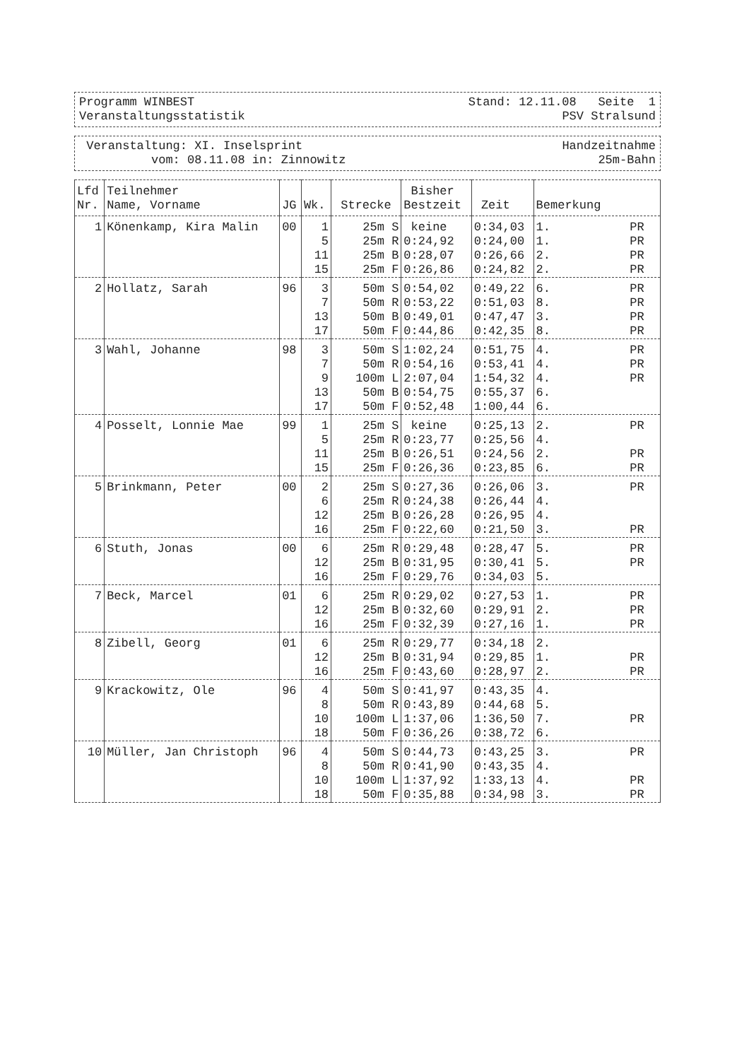Programm WINBEST Stand: 12.11.08 Seite 1
Veranstaltungsstatistik PSV Stralsund
Veranstaltung: XI. Inselsprint Handzeitnahme
vom: 08.11.08 in: Zinnowitz 25m-Bahn
| Lfd Nr. | Teilnehmer Name, Vorname | JG | Wk. | Strecke | Bisher Bestzeit | Zeit | Bemerkung | | | |
| --- | --- | --- | --- | --- | --- | --- | --- | --- | --- | --- |
| 1 | Könenkamp, Kira Malin | 00 | 1 5 11 15 | 25m S 25m R 25m B 25m F | keine 0:24,92 0:28,07 0:26,86 | 0:34,03 0:24,00 0:26,66 0:24,82 | 1. PR 1. PR 2. PR 2. PR | | | |
| | | | 2 | Hollatz, Sarah | 96 | 3 7 13 17 | 50m S 50m R 50m B 50m F | 0:54,02 0:53,22 0:49,01 0:44,86 | 0:49,22 0:51,03 0:47,47 0:42,35 | 6. PR 8. PR 3. PR 8. PR |
| | | | 3 | Wahl, Johanne | 98 | 3 7 9 13 17 | 50m S 50m R 100m L 50m B 50m F | 1:02,24 0:54,16 2:07,04 0:54,75 0:52,48 | 0:51,75 0:53,41 1:54,32 0:55,37 1:00,44 | 4. PR 4. PR 4. PR 6. 6. |
| | | | 4 | Posselt, Lonnie Mae | 99 | 1 5 11 15 | 25m S 25m R 25m B 25m F | keine 0:23,77 0:26,51 0:26,36 | 0:25,13 0:25,56 0:24,56 0:23,85 | 2. PR 4. 2. PR 6. PR |
| 5 | Brinkmann, Peter | 00 | 2 6 12 16 | 25m S 25m R 25m B 25m F | 0:27,36 0:24,38 0:26,28 0:22,60 | 0:26,06 0:26,44 0:26,95 0:21,50 | 3. PR 4. 4. 3. PR | | | |
| 6 | Stuth, Jonas | 00 | 6 12 16 | 25m R 25m B 25m F | 0:29,48 0:31,95 0:29,76 | 0:28,47 0:30,41 0:34,03 | 5. PR 5. PR 5. | | | |
| 7 | Beck, Marcel | 01 | 6 12 16 | 25m R 25m B 25m F | 0:29,02 0:32,60 0:32,39 | 0:27,53 0:29,91 0:27,16 | 1. PR 2. PR 1. PR | | | |
| 8 | Zibell, Georg | 01 | 6 12 16 | 25m R 25m B 25m F | 0:29,77 0:31,94 0:43,60 | 0:34,18 0:29,85 0:28,97 | 2. 1. PR 2. PR | | | |
| 9 | Krackowitz, Ole | 96 | 4 8 10 18 | 50m S 50m R 100m L 50m F | 0:41,97 0:43,89 1:37,06 0:36,26 | 0:43,35 0:44,68 1:36,50 0:38,72 | 4. 5. 7. PR 6. | | | |
| 10 | Müller, Jan Christoph | 96 | 4 8 10 18 | 50m S 50m R 100m L 50m F | 0:44,73 0:41,90 1:37,92 0:35,88 | 0:43,25 0:43,35 1:33,13 0:34,98 | 3. PR 4. 4. PR 3. PR | | | |